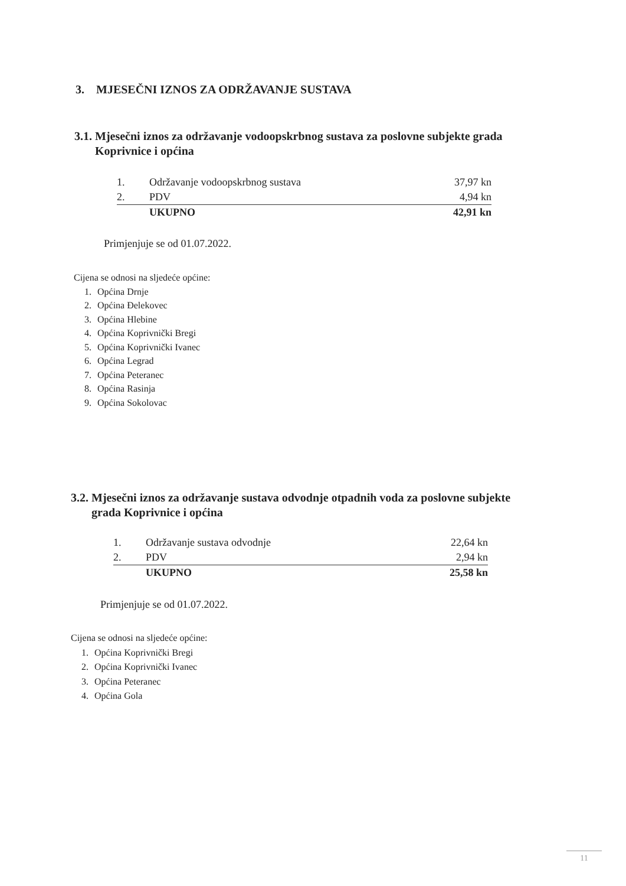3. MJESEČNI IZNOS ZA ODRŽAVANJE SUSTAVA
3.1. Mjesečni iznos za održavanje vodoopskrbnog sustava za poslovne subjekte grada
Koprivnice i općina
| 1. | Održavanje vodoopskrbnog sustava | 37,97 kn |
| 2. | PDV | 4,94 kn |
| | UKUPNO | 42,91 kn |
Primjenjuje se od 01.07.2022.
Cijena se odnosi na sljedeće općine:
1. Općina Drnje
2. Općina Đelekovec
3. Općina Hlebine
4. Općina Koprivnički Bregi
5. Općina Koprivnički Ivanec
6. Općina Legrad
7. Općina Peteranec
8. Općina Rasinja
9. Općina Sokolovac
3.2. Mjesečni iznos za održavanje sustava odvodnje otpadnih voda za poslovne subjekte
grada Koprivnice i općina
| 1. | Održavanje sustava odvodnje | 22,64 kn |
| 2. | PDV | 2,94 kn |
| | UKUPNO | 25,58 kn |
Primjenjuje se od 01.07.2022.
Cijena se odnosi na sljedeće općine:
1. Općina Koprivnički Bregi
2. Općina Koprivnički Ivanec
3. Općina Peteranec
4. Općina Gola
11